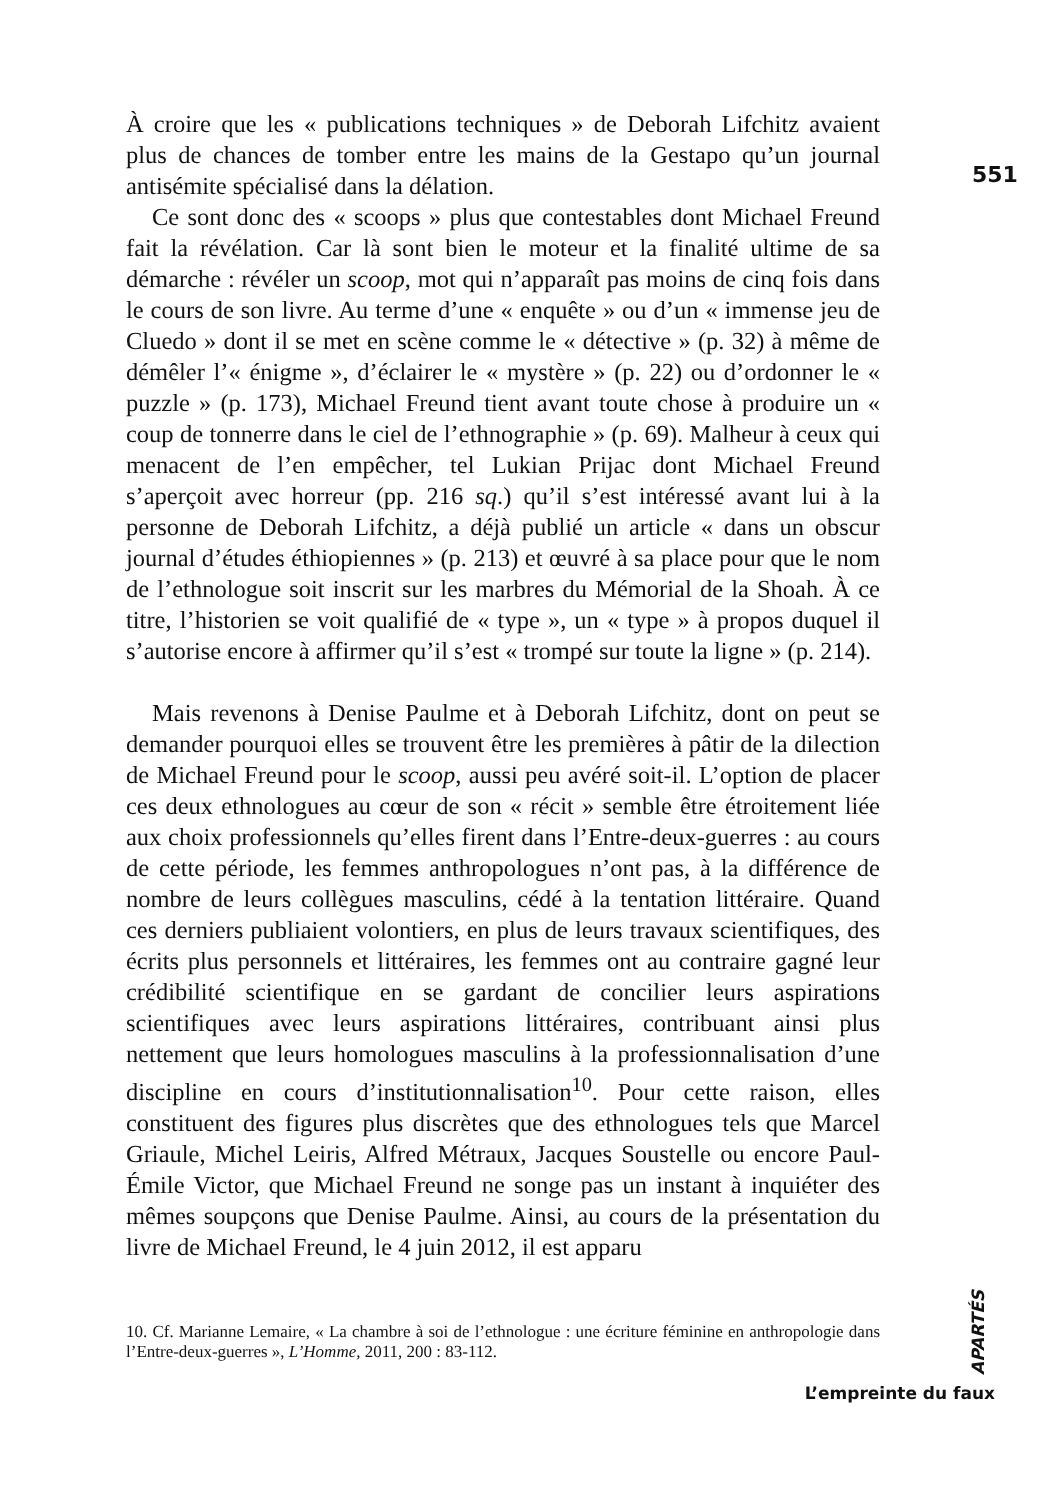551
À croire que les « publications techniques » de Deborah Lifchitz avaient plus de chances de tomber entre les mains de la Gestapo qu’un journal antisémite spécialisé dans la délation.
Ce sont donc des « scoops » plus que contestables dont Michael Freund fait la révélation. Car là sont bien le moteur et la finalité ultime de sa démarche : révéler un scoop, mot qui n’apparaît pas moins de cinq fois dans le cours de son livre. Au terme d’une « enquête » ou d’un « immense jeu de Cluedo » dont il se met en scène comme le « détective » (p. 32) à même de démêler l’« énigme », d’éclairer le « mystère » (p. 22) ou d’ordonner le « puzzle » (p. 173), Michael Freund tient avant toute chose à produire un « coup de tonnerre dans le ciel de l’ethnographie » (p. 69). Malheur à ceux qui menacent de l’en empêcher, tel Lukian Prijac dont Michael Freund s’aperçoit avec horreur (pp. 216 sq.) qu’il s’est intéressé avant lui à la personne de Deborah Lifchitz, a déjà publié un article « dans un obscur journal d’études éthiopiennes » (p. 213) et œuvré à sa place pour que le nom de l’ethnologue soit inscrit sur les marbres du Mémorial de la Shoah. À ce titre, l’historien se voit qualifié de « type », un « type » à propos duquel il s’autorise encore à affirmer qu’il s’est « trompé sur toute la ligne » (p. 214).
Mais revenons à Denise Paulme et à Deborah Lifchitz, dont on peut se demander pourquoi elles se trouvent être les premières à pâtir de la dilection de Michael Freund pour le scoop, aussi peu avéré soit-il. L’option de placer ces deux ethnologues au cœur de son « récit » semble être étroitement liée aux choix professionnels qu’elles firent dans l’Entre-deux-guerres : au cours de cette période, les femmes anthropologues n’ont pas, à la différence de nombre de leurs collègues masculins, cédé à la tentation littéraire. Quand ces derniers publiaient volontiers, en plus de leurs travaux scientifiques, des écrits plus personnels et littéraires, les femmes ont au contraire gagné leur crédibilité scientifique en se gardant de concilier leurs aspirations scientifiques avec leurs aspirations littéraires, contribuant ainsi plus nettement que leurs homologues masculins à la professionnalisation d’une discipline en cours d’institutionnalisation<sup>10</sup>. Pour cette raison, elles constituent des figures plus discrètes que des ethnologues tels que Marcel Griaule, Michel Leiris, Alfred Métraux, Jacques Soustelle ou encore Paul-Émile Victor, que Michael Freund ne songe pas un instant à inquiéter des mêmes soupçons que Denise Paulme. Ainsi, au cours de la présentation du livre de Michael Freund, le 4 juin 2012, il est apparu
10. Cf. Marianne Lemaire, « La chambre à soi de l’ethnologue : une écriture féminine en anthropologie dans l’Entre-deux-guerres », L’Homme, 2011, 200 : 83-112.
APARTÉS
L’empreinte du faux